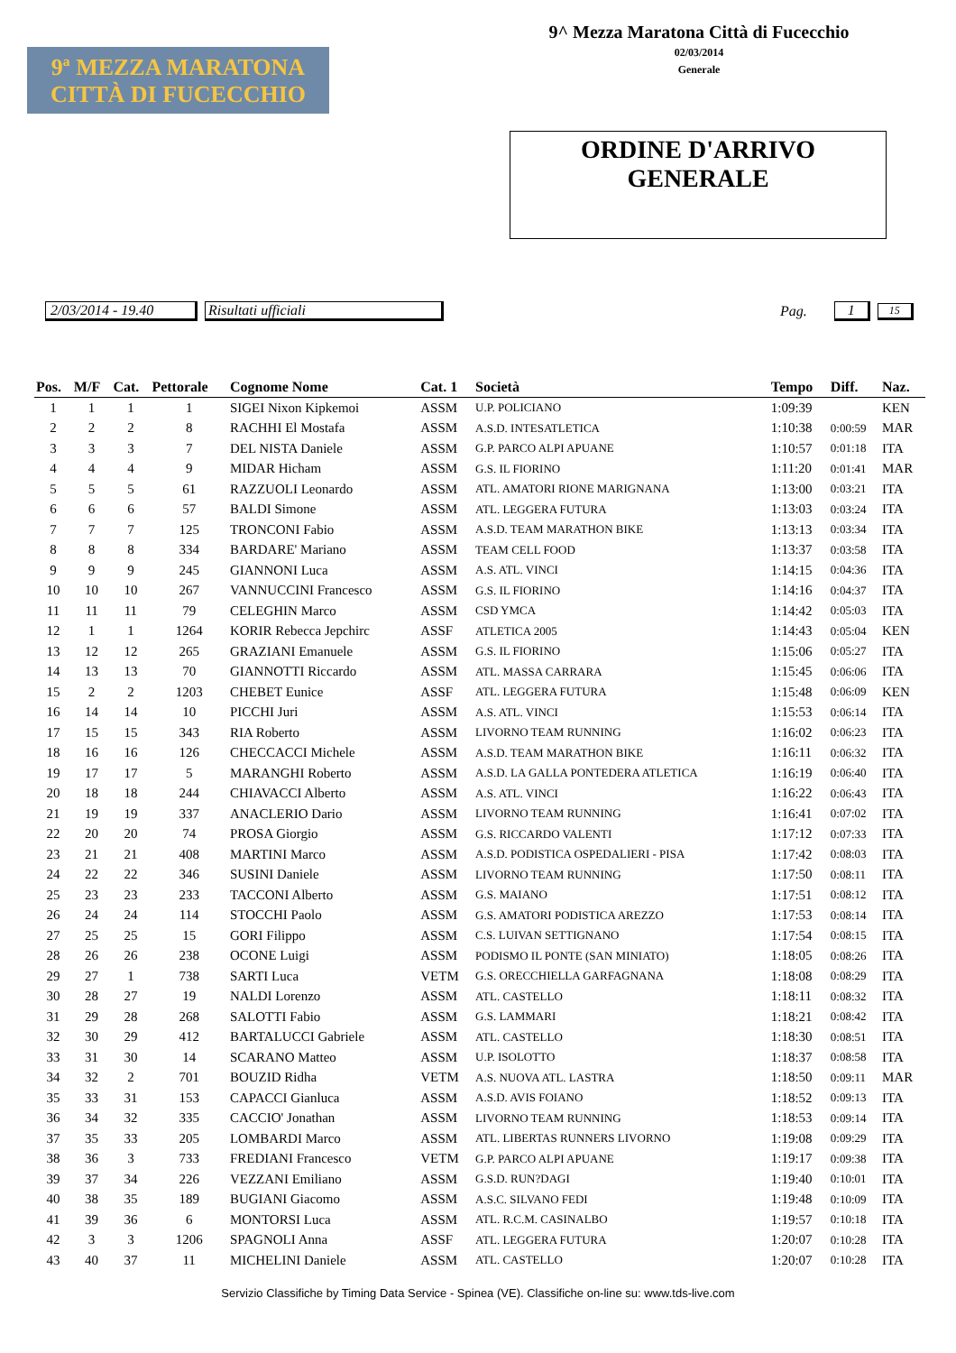9ª MEZZA MARATONA
CITTÀ DI FUCECCHIO
9^ Mezza Maratona Città di Fucecchio
02/03/2014
Generale
ORDINE D'ARRIVO
GENERALE
2/03/2014 - 19.40 Risultati ufficiali Pag. 1 15
| Pos. | M/F | Cat. | Pettorale | Cognome Nome | Cat. 1 | Società | Tempo | Diff. | Naz. |
| --- | --- | --- | --- | --- | --- | --- | --- | --- | --- |
| 1 | 1 | 1 | 1 | SIGEI Nixon Kipkemoi | ASSM | U.P. POLICIANO | 1:09:39 | | KEN |
| 2 | 2 | 2 | 8 | RACHHI El Mostafa | ASSM | A.S.D. INTESATLETICA | 1:10:38 | 0:00:59 | MAR |
| 3 | 3 | 3 | 7 | DEL NISTA Daniele | ASSM | G.P. PARCO ALPI APUANE | 1:10:57 | 0:01:18 | ITA |
| 4 | 4 | 4 | 9 | MIDAR Hicham | ASSM | G.S. IL FIORINO | 1:11:20 | 0:01:41 | MAR |
| 5 | 5 | 5 | 61 | RAZZUOLI Leonardo | ASSM | ATL. AMATORI RIONE MARIGNANA | 1:13:00 | 0:03:21 | ITA |
| 6 | 6 | 6 | 57 | BALDI Simone | ASSM | ATL. LEGGERA FUTURA | 1:13:03 | 0:03:24 | ITA |
| 7 | 7 | 7 | 125 | TRONCONI Fabio | ASSM | A.S.D. TEAM MARATHON BIKE | 1:13:13 | 0:03:34 | ITA |
| 8 | 8 | 8 | 334 | BARDARE' Mariano | ASSM | TEAM CELL FOOD | 1:13:37 | 0:03:58 | ITA |
| 9 | 9 | 9 | 245 | GIANNONI Luca | ASSM | A.S. ATL. VINCI | 1:14:15 | 0:04:36 | ITA |
| 10 | 10 | 10 | 267 | VANNUCCINI Francesco | ASSM | G.S. IL FIORINO | 1:14:16 | 0:04:37 | ITA |
| 11 | 11 | 11 | 79 | CELEGHIN Marco | ASSM | CSD YMCA | 1:14:42 | 0:05:03 | ITA |
| 12 | 1 | 1 | 1264 | KORIR Rebecca Jepchirc | ASSF | ATLETICA 2005 | 1:14:43 | 0:05:04 | KEN |
| 13 | 12 | 12 | 265 | GRAZIANI Emanuele | ASSM | G.S. IL FIORINO | 1:15:06 | 0:05:27 | ITA |
| 14 | 13 | 13 | 70 | GIANNOTTI Riccardo | ASSM | ATL. MASSA CARRARA | 1:15:45 | 0:06:06 | ITA |
| 15 | 2 | 2 | 1203 | CHEBET Eunice | ASSF | ATL. LEGGERA FUTURA | 1:15:48 | 0:06:09 | KEN |
| 16 | 14 | 14 | 10 | PICCHI Juri | ASSM | A.S. ATL. VINCI | 1:15:53 | 0:06:14 | ITA |
| 17 | 15 | 15 | 343 | RIA Roberto | ASSM | LIVORNO TEAM RUNNING | 1:16:02 | 0:06:23 | ITA |
| 18 | 16 | 16 | 126 | CHECCACCI Michele | ASSM | A.S.D. TEAM MARATHON BIKE | 1:16:11 | 0:06:32 | ITA |
| 19 | 17 | 17 | 5 | MARANGHI Roberto | ASSM | A.S.D. LA GALLA PONTEDERA ATLETICA | 1:16:19 | 0:06:40 | ITA |
| 20 | 18 | 18 | 244 | CHIAVACCI Alberto | ASSM | A.S. ATL. VINCI | 1:16:22 | 0:06:43 | ITA |
| 21 | 19 | 19 | 337 | ANACLERIO Dario | ASSM | LIVORNO TEAM RUNNING | 1:16:41 | 0:07:02 | ITA |
| 22 | 20 | 20 | 74 | PROSA Giorgio | ASSM | G.S. RICCARDO VALENTI | 1:17:12 | 0:07:33 | ITA |
| 23 | 21 | 21 | 408 | MARTINI Marco | ASSM | A.S.D. PODISTICA OSPEDALIERI - PISA | 1:17:42 | 0:08:03 | ITA |
| 24 | 22 | 22 | 346 | SUSINI Daniele | ASSM | LIVORNO TEAM RUNNING | 1:17:50 | 0:08:11 | ITA |
| 25 | 23 | 23 | 233 | TACCONI Alberto | ASSM | G.S. MAIANO | 1:17:51 | 0:08:12 | ITA |
| 26 | 24 | 24 | 114 | STOCCHI Paolo | ASSM | G.S. AMATORI PODISTICA AREZZO | 1:17:53 | 0:08:14 | ITA |
| 27 | 25 | 25 | 15 | GORI Filippo | ASSM | C.S. LUIVAN SETTIGNANO | 1:17:54 | 0:08:15 | ITA |
| 28 | 26 | 26 | 238 | OCONE Luigi | ASSM | PODISMO IL PONTE (SAN MINIATO) | 1:18:05 | 0:08:26 | ITA |
| 29 | 27 | 1 | 738 | SARTI Luca | VETM | G.S. ORECCHIELLA GARFAGNANA | 1:18:08 | 0:08:29 | ITA |
| 30 | 28 | 27 | 19 | NALDI Lorenzo | ASSM | ATL. CASTELLO | 1:18:11 | 0:08:32 | ITA |
| 31 | 29 | 28 | 268 | SALOTTI Fabio | ASSM | G.S. LAMMARI | 1:18:21 | 0:08:42 | ITA |
| 32 | 30 | 29 | 412 | BARTALUCCI Gabriele | ASSM | ATL. CASTELLO | 1:18:30 | 0:08:51 | ITA |
| 33 | 31 | 30 | 14 | SCARANO Matteo | ASSM | U.P. ISOLOTTO | 1:18:37 | 0:08:58 | ITA |
| 34 | 32 | 2 | 701 | BOUZID Ridha | VETM | A.S. NUOVA ATL. LASTRA | 1:18:50 | 0:09:11 | MAR |
| 35 | 33 | 31 | 153 | CAPACCI Gianluca | ASSM | A.S.D. AVIS FOIANO | 1:18:52 | 0:09:13 | ITA |
| 36 | 34 | 32 | 335 | CACCIO' Jonathan | ASSM | LIVORNO TEAM RUNNING | 1:18:53 | 0:09:14 | ITA |
| 37 | 35 | 33 | 205 | LOMBARDI Marco | ASSM | ATL. LIBERTAS RUNNERS LIVORNO | 1:19:08 | 0:09:29 | ITA |
| 38 | 36 | 3 | 733 | FREDIANI Francesco | VETM | G.P. PARCO ALPI APUANE | 1:19:17 | 0:09:38 | ITA |
| 39 | 37 | 34 | 226 | VEZZANI Emiliano | ASSM | G.S.D. RUN?DAGI | 1:19:40 | 0:10:01 | ITA |
| 40 | 38 | 35 | 189 | BUGIANI Giacomo | ASSM | A.S.C. SILVANO FEDI | 1:19:48 | 0:10:09 | ITA |
| 41 | 39 | 36 | 6 | MONTORSI Luca | ASSM | ATL. R.C.M. CASINALBO | 1:19:57 | 0:10:18 | ITA |
| 42 | 3 | 3 | 1206 | SPAGNOLI Anna | ASSF | ATL. LEGGERA FUTURA | 1:20:07 | 0:10:28 | ITA |
| 43 | 40 | 37 | 11 | MICHELINI Daniele | ASSM | ATL. CASTELLO | 1:20:07 | 0:10:28 | ITA |
Servizio Classifiche by Timing Data Service - Spinea (VE). Classifiche on-line su: www.tds-live.com